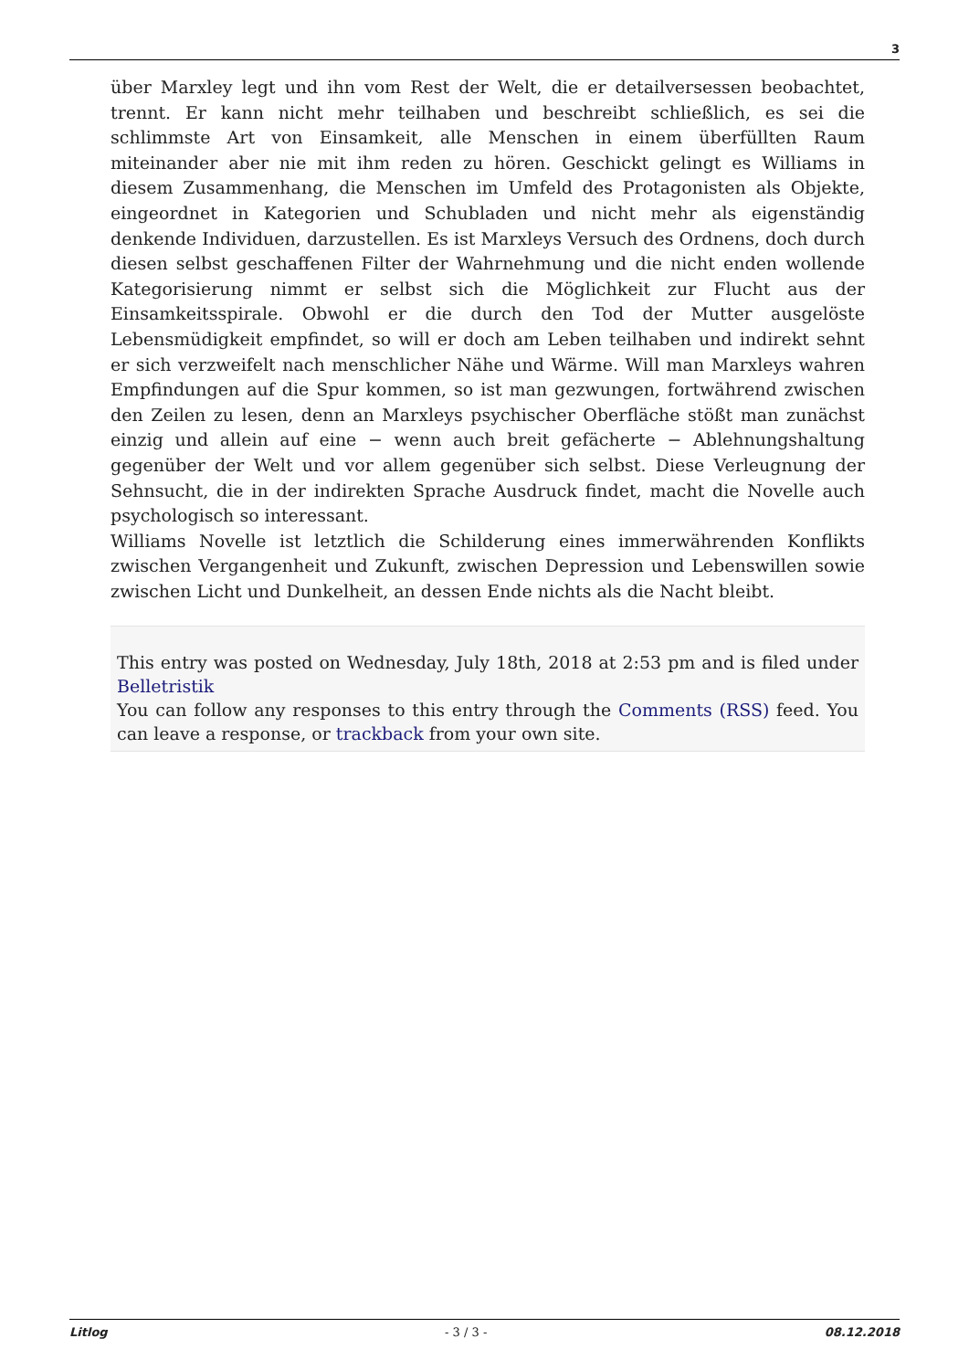3
über Marxley legt und ihn vom Rest der Welt, die er detailversessen beobachtet, trennt. Er kann nicht mehr teilhaben und beschreibt schließlich, es sei die schlimmste Art von Einsamkeit, alle Menschen in einem überfüllten Raum miteinander aber nie mit ihm reden zu hören. Geschickt gelingt es Williams in diesem Zusammenhang, die Menschen im Umfeld des Protagonisten als Objekte, eingeordnet in Kategorien und Schubladen und nicht mehr als eigenständig denkende Individuen, darzustellen. Es ist Marxleys Versuch des Ordnens, doch durch diesen selbst geschaffenen Filter der Wahrnehmung und die nicht enden wollende Kategorisierung nimmt er selbst sich die Möglichkeit zur Flucht aus der Einsamkeitsspirale. Obwohl er die durch den Tod der Mutter ausgelöste Lebensmüdigkeit empfindet, so will er doch am Leben teilhaben und indirekt sehnt er sich verzweifelt nach menschlicher Nähe und Wärme. Will man Marxleys wahren Empfindungen auf die Spur kommen, so ist man gezwungen, fortwährend zwischen den Zeilen zu lesen, denn an Marxleys psychischer Oberfläche stößt man zunächst einzig und allein auf eine − wenn auch breit gefächerte − Ablehnungshaltung gegenüber der Welt und vor allem gegenüber sich selbst. Diese Verleugnung der Sehnsucht, die in der indirekten Sprache Ausdruck findet, macht die Novelle auch psychologisch so interessant.
Williams Novelle ist letztlich die Schilderung eines immerwährenden Konflikts zwischen Vergangenheit und Zukunft, zwischen Depression und Lebenswillen sowie zwischen Licht und Dunkelheit, an dessen Ende nichts als die Nacht bleibt.
This entry was posted on Wednesday, July 18th, 2018 at 2:53 pm and is filed under Belletristik
You can follow any responses to this entry through the Comments (RSS) feed. You can leave a response, or trackback from your own site.
Litlog - 3 / 3 - 08.12.2018